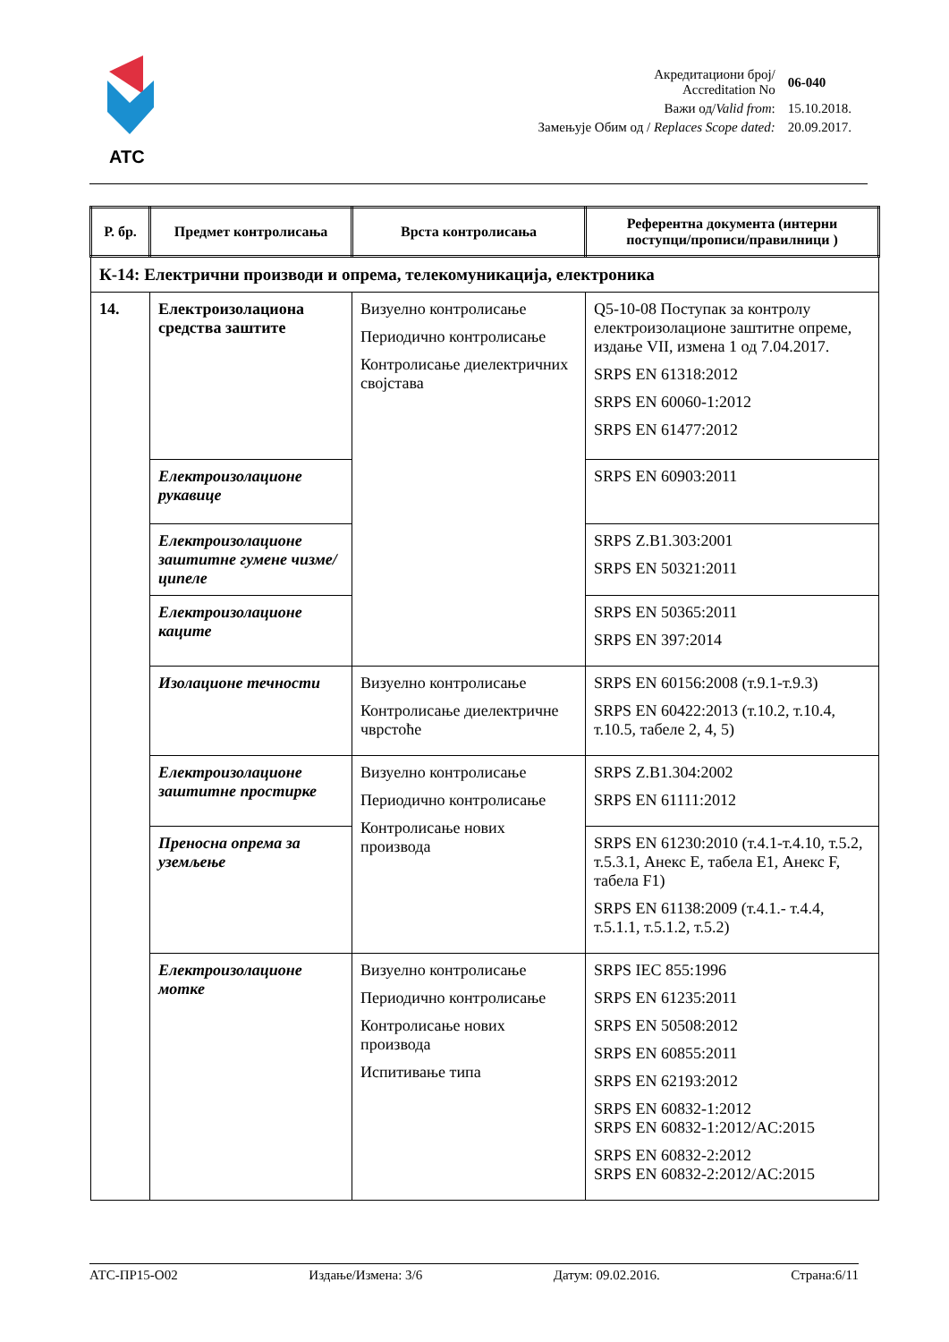ATC
| Акредитациони број/ Accreditation No | 06-040 |
| Важи од/ Valid from : | 15.10.2018. |
| Замењује Обим од / Replaces Scope dated: | 20.09.2017. |
| Р. бр. | Предмет контролисања | Врста контролисања | Референтна документа (интерни поступци/прописи/правилници ) |
| --- | --- | --- | --- |
| К-14: Електрични производи и опрема, телекомуникација, електроника | | | |
| 14. | Електроизолациона средства заштите | Визуелно контролисање Периодично контролисање Контролисање диелектричних својстава | Q5-10-08 Поступак за контролу електроизолационе заштитне опреме, издање VII, измена 1 од 7.04.2017. SRPS EN 61318:2012 SRPS EN 60060-1:2012 SRPS EN 61477:2012 |
| | Електроизолационе рукавице | | SRPS EN 60903:2011 |
| | Електроизолационе заштитне гумене чизме/ципеле | | SRPS Z.B1.303:2001 SRPS EN 50321:2011 |
| | Електроизолационе каците | | SRPS EN 50365:2011 SRPS EN 397:2014 |
| | Изолационе течности | Визуелно контролисање Контролисање диелектричне чврстоће | SRPS EN 60156:2008 (т.9.1-т.9.3) SRPS EN 60422:2013 (т.10.2, т.10.4, т.10.5, табеле 2, 4, 5) |
| | Електроизолационе заштитне простирке | Визуелно контролисање Периодично контролисање Контролисање нових производа | SRPS Z.B1.304:2002 SRPS EN 61111:2012 |
| | Преносна опрема за уземљење | | SRPS EN 61230:2010 (т.4.1-т.4.10, т.5.2, т.5.3.1, Анекс E, табела E1, Анекс F, табела F1) SRPS EN 61138:2009 (т.4.1.- т.4.4, т.5.1.1, т.5.1.2, т.5.2) |
| | Електроизолационе мотке | Визуелно контролисање Периодично контролисање Контролисање нових производа Испитивање типа | SRPS IEC 855:1996 SRPS EN 61235:2011 SRPS EN 50508:2012 SRPS EN 60855:2011 SRPS EN 62193:2012 SRPS EN 60832-1:2012 SRPS EN 60832-1:2012/AC:2015 SRPS EN 60832-2:2012 SRPS EN 60832-2:2012/AC:2015 |
АТС-ПР15-О02 Издање/Измена: 3/6 Датум: 09.02.2016. Страна:6/11